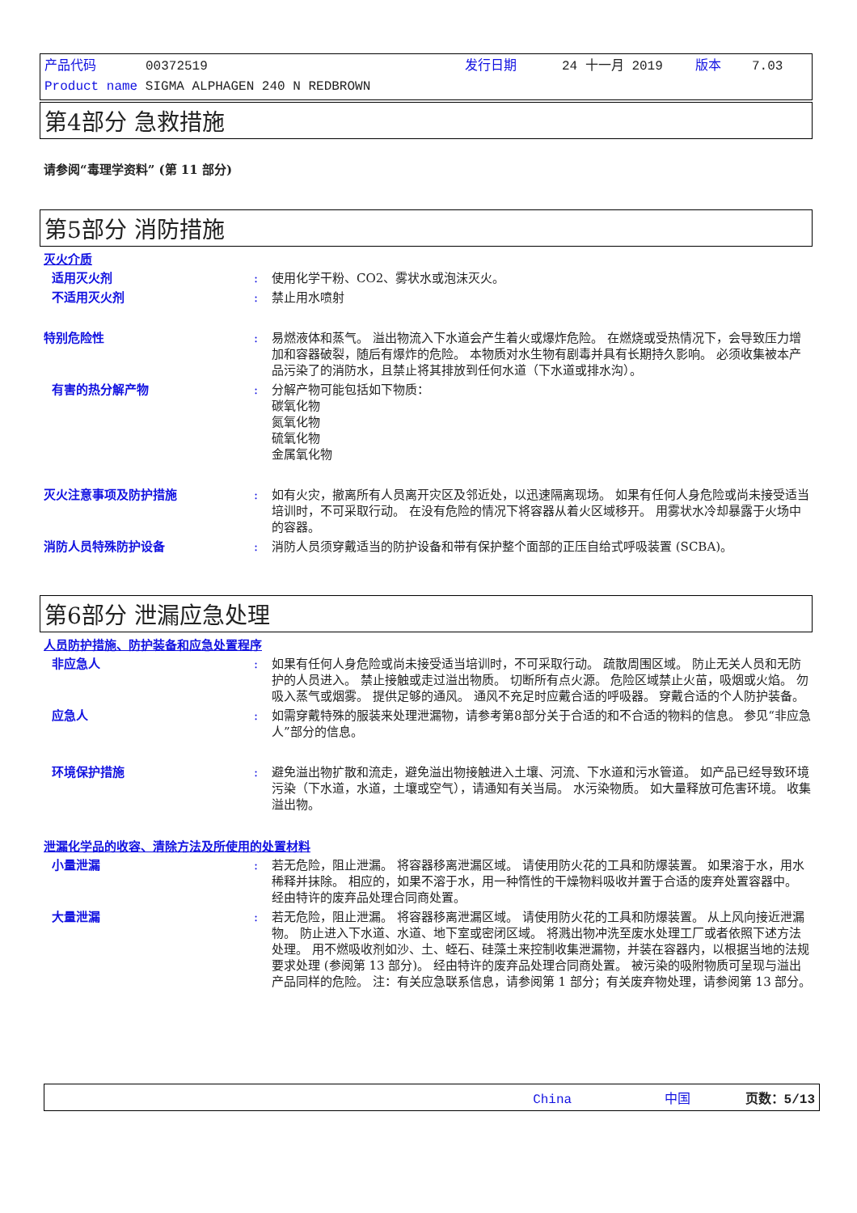产品代码 00372519 发行日期 24 十一月 2019 版本 7.03
Product name SIGMA ALPHAGEN 240 N REDBROWN
第4部分 急救措施
请参阅“毒理学资料” (第 11 部分)
第5部分 消防措施
灭火介质
适用灭火剂 : 使用化学干粉、CO2、雾状水或泡沫灭火。
不适用灭火剂 : 禁止用水喷射
特别危险性 : 易燃液体和蒸气。 溢出物流入下水道会产生着火或爆炸危险。 在燃烧或受热情况下，会导致压力增加和容器破裂，随后有爆炸的危险。 本物质对水生物有剧毒并具有长期持久影响。 必须收集被本产品污染了的消防水，且禁止将其排放到任何水道（下水道或排水沟）。
有害的热分解产物 : 分解产物可能包括如下物质：
碳氧化物
氮氧化物
硫氧化物
金属氧化物
灭火注意事项及防护措施 : 如有火灾，撤离所有人员离开灾区及邻近处，以迅速隔离现场。 如果有任何人身危险或尚未接受适当培训时，不可采取行动。 在没有危险的情况下将容器从着火区域移开。 用雾状水冷却暴露于火场中的容器。
消防人员特殊防护设备 : 消防人员须穿戴适当的防护设备和带有保护整个面部的正压自给式呼吸装置 (SCBA)。
第6部分 泄漏应急处理
人员防护措施、防护装备和应急处置程序
非应急人 : 如果有任何人身危险或尚未接受适当培训时，不可采取行动。 疏散周围区域。 防止无关人员和无防护的人员进入。 禁止接触或走过溢出物质。 切断所有点火源。 危险区域禁止火苗，吸烟或火焰。 勿吸入蒸气或烟雾。 提供足够的通风。 通风不充足时应戴合适的呼吸器。 穿戴合适的个人防护装备。
应急人 : 如需穿戴特殊的服装来处理泄漏物，请参考第8部分关于合适的和不合适的物料的信息。 参见“非应急人”部分的信息。
环境保护措施 : 避免溢出物扩散和流走，避免溢出物接触进入土壤、河流、下水道和污水管道。 如产品已经导致环境污染（下水道，水道，土壤或空气），请通知有关当局。 水污染物质。 如大量释放可危害环境。 收集溢出物。
泄漏化学品的收容、清除方法及所使用的处置材料
小量泄漏 : 若无危险，阻止泄漏。 将容器移离泄漏区域。 请使用防火花的工具和防爆装置。 如果溶于水，用水稀释并抹除。 相应的，如果不溶于水，用一种惰性的干燥物料吸收并置于合适的废弃处置容器中。 经由特许的废弃品处理合同商处置。
大量泄漏 : 若无危险，阻止泄漏。 将容器移离泄漏区域。 请使用防火花的工具和防爆装置。 从上风向接近泄漏物。 防止进入下水道、水道、地下室或密闭区域。 将溅出物冲洗至废水处理工厂或者依照下述方法处理。 用不燃吸收剂如沙、土、蛭石、硅藻土来控制收集泄漏物，并装在容器内，以根据当地的法规要求处理 (参阅第 13 部分)。 经由特许的废弃品处理合同商处置。 被污染的吸附物质可呈现与溢出产品同样的危险。 注：有关应急联系信息，请参阅第 1 部分；有关废弃物处理，请参阅第 13 部分。
China 中国 页数：5/13